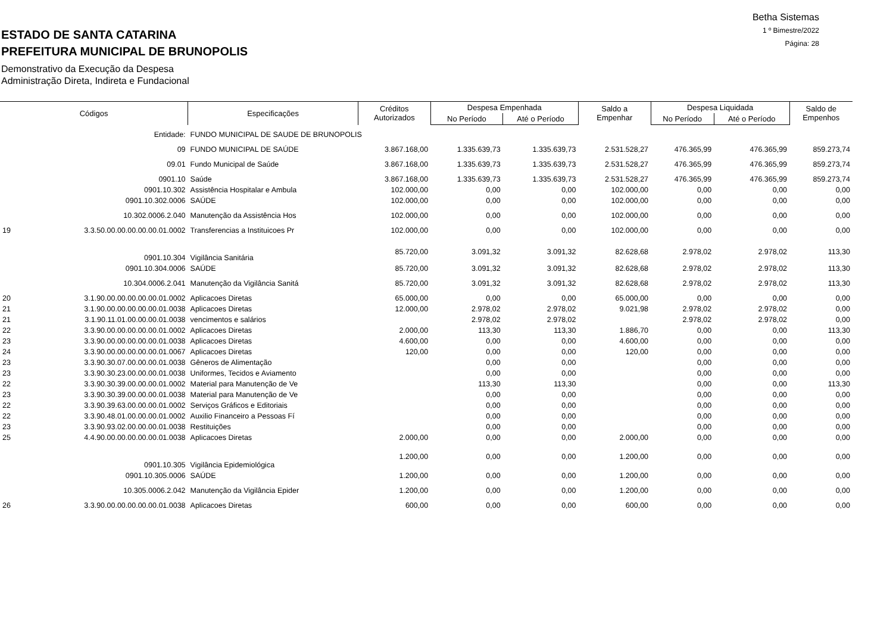ESTADO DE SANTA CATARINA
PREFEITURA MUNICIPAL DE BRUNOPOLIS
Demonstrativo da Execução da Despesa
Administração Direta, Indireta e Fundacional
Betha Sistemas
1 º Bimestre/2022
Página: 28
| Códigos | | Especificações | Créditos Autorizados | Despesa Empenhada | | Saldo a Empenhar | Despesa Liquidada | | Saldo de Empenhos |
| --- | --- | --- | --- | --- | --- | --- | --- | --- | --- |
| | | | | No Período | Até o Período | | No Período | Até o Período | |
| | Entidade: | FUNDO MUNICIPAL DE SAUDE DE BRUNOPOLIS | | | | | | | |
| | 09 | FUNDO MUNICIPAL DE SAÚDE | 3.867.168,00 | 1.335.639,73 | 1.335.639,73 | 2.531.528,27 | 476.365,99 | 476.365,99 | 859.273,74 |
| | 09.01 | Fundo Municipal de Saúde | 3.867.168,00 | 1.335.639,73 | 1.335.639,73 | 2.531.528,27 | 476.365,99 | 476.365,99 | 859.273,74 |
| | 0901.10 | Saúde | 3.867.168,00 | 1.335.639,73 | 1.335.639,73 | 2.531.528,27 | 476.365,99 | 476.365,99 | 859.273,74 |
| | 0901.10.302 | Assistência Hospitalar e Ambula | 102.000,00 | 0,00 | 0,00 | 102.000,00 | 0,00 | 0,00 | 0,00 |
| | 0901.10.302.0006 | SAÚDE | 102.000,00 | 0,00 | 0,00 | 102.000,00 | 0,00 | 0,00 | 0,00 |
| | 10.302.0006.2.040 | Manutenção da Assistência Hos | 102.000,00 | 0,00 | 0,00 | 102.000,00 | 0,00 | 0,00 | 0,00 |
| 19 | 3.3.50.00.00.00.00.00.01.0002 | Transferencias a Instituicoes Pr | 102.000,00 | 0,00 | 0,00 | 102.000,00 | 0,00 | 0,00 | 0,00 |
| | 0901.10.304 | Vigilância Sanitária | 85.720,00 | 3.091,32 | 3.091,32 | 82.628,68 | 2.978,02 | 2.978,02 | 113,30 |
| | 0901.10.304.0006 | SAÚDE | 85.720,00 | 3.091,32 | 3.091,32 | 82.628,68 | 2.978,02 | 2.978,02 | 113,30 |
| | 10.304.0006.2.041 | Manutenção da Vigilância Sanitá | 85.720,00 | 3.091,32 | 3.091,32 | 82.628,68 | 2.978,02 | 2.978,02 | 113,30 |
| 20 | 3.1.90.00.00.00.00.00.01.0002 | Aplicacoes Diretas | 65.000,00 | 0,00 | 0,00 | 65.000,00 | 0,00 | 0,00 | 0,00 |
| 21 | 3.1.90.00.00.00.00.00.01.0038 | Aplicacoes Diretas | 12.000,00 | 2.978,02 | 2.978,02 | 9.021,98 | 2.978,02 | 2.978,02 | 0,00 |
| 21 | 3.1.90.11.01.00.00.00.01.0038 | vencimentos e salários | | 2.978,02 | 2.978,02 | | 2.978,02 | 2.978,02 | 0,00 |
| 22 | 3.3.90.00.00.00.00.00.01.0002 | Aplicacoes Diretas | 2.000,00 | 113,30 | 113,30 | 1.886,70 | 0,00 | 0,00 | 113,30 |
| 23 | 3.3.90.00.00.00.00.00.01.0038 | Aplicacoes Diretas | 4.600,00 | 0,00 | 0,00 | 4.600,00 | 0,00 | 0,00 | 0,00 |
| 24 | 3.3.90.00.00.00.00.00.01.0067 | Aplicacoes Diretas | 120,00 | 0,00 | 0,00 | 120,00 | 0,00 | 0,00 | 0,00 |
| 23 | 3.3.90.30.07.00.00.00.01.0038 | Gêneros de Alimentação | | 0,00 | 0,00 | | 0,00 | 0,00 | 0,00 |
| 23 | 3.3.90.30.23.00.00.00.01.0038 | Uniformes, Tecidos e Aviamento | | 0,00 | 0,00 | | 0,00 | 0,00 | 0,00 |
| 22 | 3.3.90.30.39.00.00.00.01.0002 | Material para Manutenção de Ve | | 113,30 | 113,30 | | 0,00 | 0,00 | 113,30 |
| 23 | 3.3.90.30.39.00.00.00.01.0038 | Material para Manutenção de Ve | | 0,00 | 0,00 | | 0,00 | 0,00 | 0,00 |
| 22 | 3.3.90.39.63.00.00.00.01.0002 | Serviços Gráficos e Editoriais | | 0,00 | 0,00 | | 0,00 | 0,00 | 0,00 |
| 22 | 3.3.90.48.01.00.00.00.01.0002 | Auxilio Financeiro a Pessoas Fí | | 0,00 | 0,00 | | 0,00 | 0,00 | 0,00 |
| 23 | 3.3.90.93.02.00.00.00.01.0038 | Restituições | | 0,00 | 0,00 | | 0,00 | 0,00 | 0,00 |
| 25 | 4.4.90.00.00.00.00.00.01.0038 | Aplicacoes Diretas | 2.000,00 | 0,00 | 0,00 | 2.000,00 | 0,00 | 0,00 | 0,00 |
| | 0901.10.305 | Vigilância Epidemiológica | 1.200,00 | 0,00 | 0,00 | 1.200,00 | 0,00 | 0,00 | 0,00 |
| | 0901.10.305.0006 | SAÚDE | 1.200,00 | 0,00 | 0,00 | 1.200,00 | 0,00 | 0,00 | 0,00 |
| | 10.305.0006.2.042 | Manutenção da Vigilância Epider | 1.200,00 | 0,00 | 0,00 | 1.200,00 | 0,00 | 0,00 | 0,00 |
| 26 | 3.3.90.00.00.00.00.00.01.0038 | Aplicacoes Diretas | 600,00 | 0,00 | 0,00 | 600,00 | 0,00 | 0,00 | 0,00 |